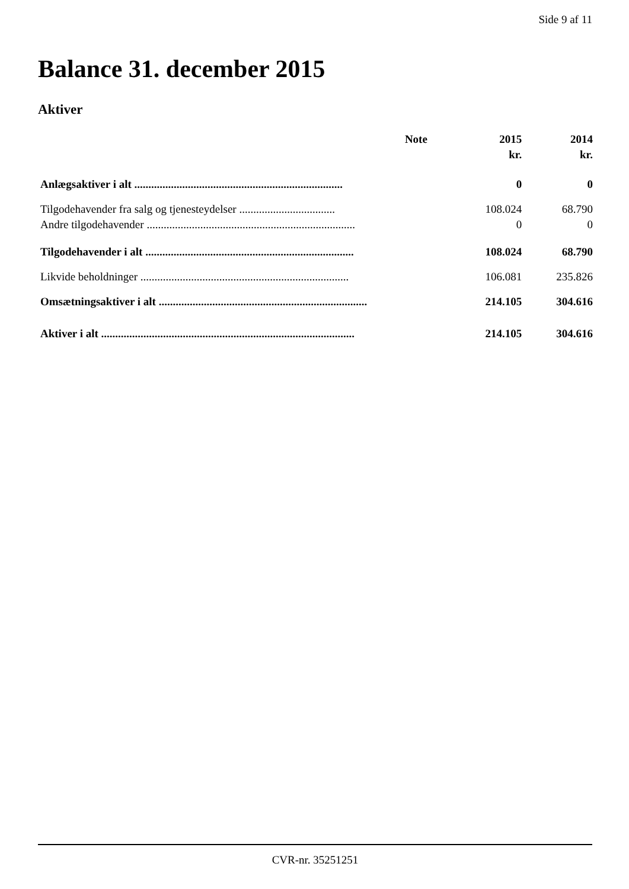Side 9 af 11
Balance 31. december 2015
Aktiver
| | Note | 2015 | 2014 |
| --- | --- | --- | --- |
| | | kr. | kr. |
| Anlægsaktiver i alt .......................................................................... | | 0 | 0 |
| Tilgodehavender fra salg og tjenesteydelser .................................. | | 108.024 | 68.790 |
| Andre tilgodehavender .......................................................................... | | 0 | 0 |
| Tilgodehavender i alt .......................................................................... | | 108.024 | 68.790 |
| Likvide beholdninger .......................................................................... | | 106.081 | 235.826 |
| Omsætningsaktiver i alt .......................................................................... | | 214.105 | 304.616 |
| Aktiver i alt .......................................................................................... | | 214.105 | 304.616 |
CVR-nr. 35251251